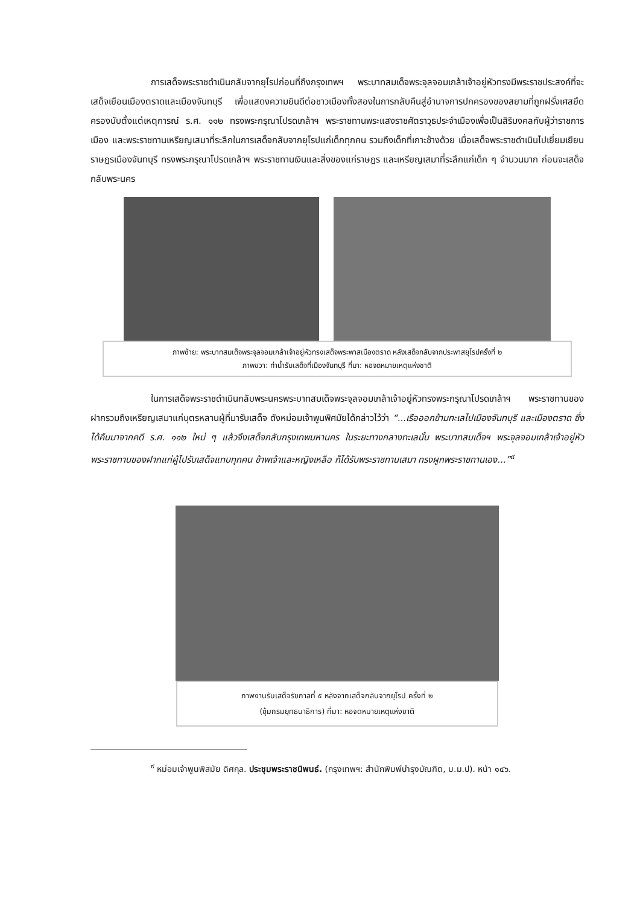การเสด็จพระราชดำเนินกลับจากยุโรปก่อนที่ถึงกรุงเทพฯ พระบาทสมเด็จพระจุลจอมเกล้าเจ้าอยู่หัวทรงมีพระราชประสงค์ที่จะเสด็จเยือนเมืองตราดและเมืองจันทบุรี เพื่อแสดงความยินดีต่อชาวเมืองทั้งสองในการกลับคืนสู่อำนาจการปกครองของสยามที่ถูกฝรั่งเศสยึดครองนับตั้งแต่เหตุการณ์ ร.ศ. ๑๑๒ ทรงพระกรุณาโปรดเกล้าฯ พระราชทานพระแสงราชศัตราวุธประจำเมืองเพื่อเป็นสิริมงคลกับผู้ว่าราชการเมือง และพระราชทานเหรียญเสมาที่ระลึกในการเสด็จกลับจากยุโรปแก่เด็กทุกคน รวมถึงเด็กที่เกาะช้างด้วย เมื่อเสด็จพระราชดำเนินไปเยี่ยมเยียนราษฎรเมืองจันทบุรี ทรงพระกรุณาโปรดเกล้าฯ พระราชทานเงินและสิ่งของแก่ราษฎร และเหรียญเสมาที่ระลึกแก่เด็ก ๆ จำนวนมาก ก่อนจะเสด็จกลับพระนคร
ภาพซ้าย: พระบาทสมเด็จพระจุลจอมเกล้าเจ้าอยู่หัวทรงเสด็จพระพาสเมืองตราด หลังเสด็จกลับจากประพาสยุโรปครั้งที่ ๒
ภาพขวา: ท่าน้ำรับเสด็จที่เมืองจันทบุรี ที่มา: หอจดหมายเหตุแห่งชาติ
ในการเสด็จพระราชดำเนินกลับพระนครพระบาทสมเด็จพระจุลจอมเกล้าเจ้าอยู่หัวทรงพระกรุณาโปรดเกล้าฯ พระราชทานของฝากรวมถึงเหรียญเสมาแก่บุตรหลานผู้ที่มารับเสด็จ ดังหม่อมเจ้าพูนพิศมัยได้กล่าวไว้ว่า “...เรือออกข้ามทะเลไปเมืองจันทบุรี และเมืองตราด ซึ่งได้คืนมาจากคดี ร.ศ. ๑๑๒ ใหม่ ๆ แล้วจึงเสด็จกลับกรุงเทพมหานคร ในระยะทางกลางทะเลนั้น พระบาทสมเด็จฯ พระจุลจอมเกล้าเจ้าอยู่หัวพระราชทานของฝากแก่ผู้ไปรับเสด็จแทบทุกคน ข้าพเจ้าและหญิงเหลือ ก็ได้รับพระราชทานเสมา ทรงผูกพระราชทานเอง...”<sup>๙</sup>
ภาพงานรับเสด็จรัชกาลที่ ๕ หลังจากเสด็จกลับจากยุโรป ครั้งที่ ๒
(ซุ้มกรมยุทธนาธิการ) ที่มา: หอจดหมายเหตุแห่งชาติ
<sup>๙</sup> หม่อมเจ้าพูนพิสมัย ดิศกุล. ประชุมพระราชนิพนธ์. (กรุงเทพฯ: สำนักพิมพ์บำรุงบัณฑิต, ม.ม.ป). หน้า ๑๔๖.